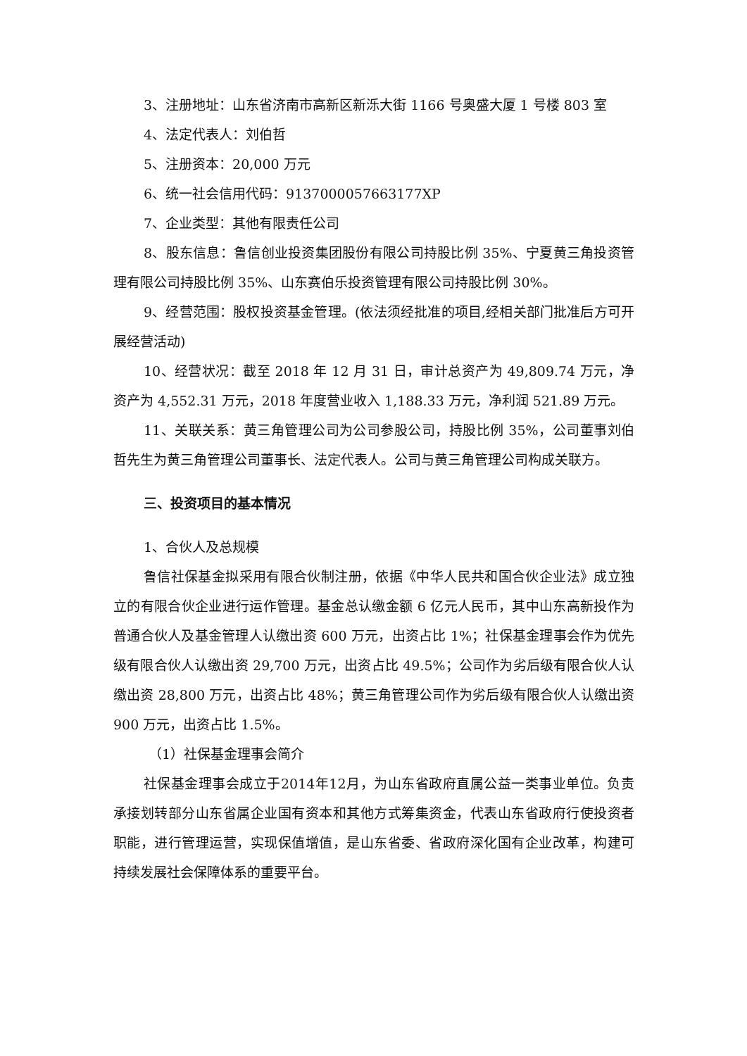3、注册地址：山东省济南市高新区新泺大街 1166 号奥盛大厦 1 号楼 803 室
4、法定代表人：刘伯哲
5、注册资本：20,000 万元
6、统一社会信用代码：9137000057663177XP
7、企业类型：其他有限责任公司
8、股东信息：鲁信创业投资集团股份有限公司持股比例 35%、宁夏黄三角投资管理有限公司持股比例 35%、山东赛伯乐投资管理有限公司持股比例 30%。
9、经营范围：股权投资基金管理。(依法须经批准的项目,经相关部门批准后方可开展经营活动)
10、经营状况：截至 2018 年 12 月 31 日，审计总资产为 49,809.74 万元，净资产为 4,552.31 万元，2018 年度营业收入 1,188.33 万元，净利润 521.89 万元。
11、关联关系：黄三角管理公司为公司参股公司，持股比例 35%，公司董事刘伯哲先生为黄三角管理公司董事长、法定代表人。公司与黄三角管理公司构成关联方。
三、投资项目的基本情况
1、合伙人及总规模
鲁信社保基金拟采用有限合伙制注册，依据《中华人民共和国合伙企业法》成立独立的有限合伙企业进行运作管理。基金总认缴金额 6 亿元人民币，其中山东高新投作为普通合伙人及基金管理人认缴出资 600 万元，出资占比 1%；社保基金理事会作为优先级有限合伙人认缴出资 29,700 万元，出资占比 49.5%；公司作为劣后级有限合伙人认缴出资 28,800 万元，出资占比 48%；黄三角管理公司作为劣后级有限合伙人认缴出资 900 万元，出资占比 1.5%。
（1）社保基金理事会简介
社保基金理事会成立于2014年12月，为山东省政府直属公益一类事业单位。负责承接划转部分山东省属企业国有资本和其他方式筹集资金，代表山东省政府行使投资者职能，进行管理运营，实现保值增值，是山东省委、省政府深化国有企业改革，构建可持续发展社会保障体系的重要平台。